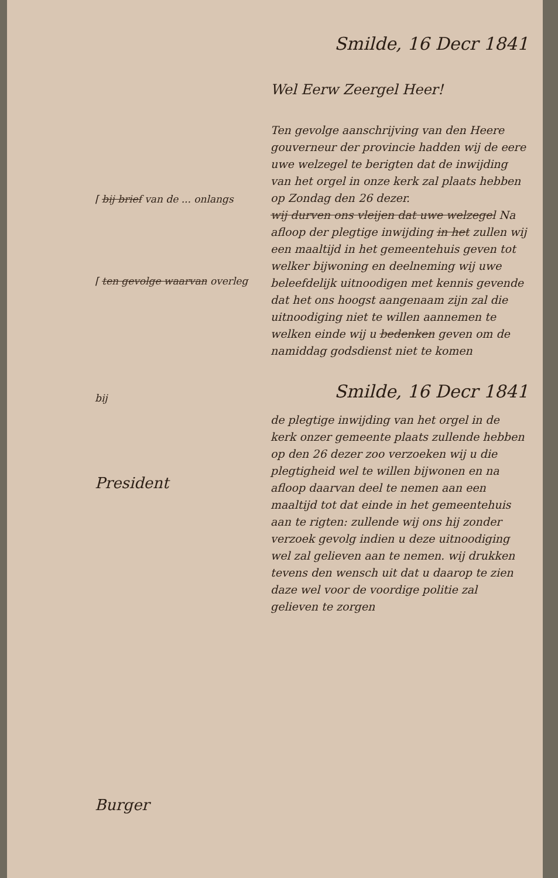⌈ bij brief van de ... onlangs
⌈ ten gevolge waarvan overleg
bij
President
Burger
Smilde, 16 Decr 1841
Wel Eerw Zeergel Heer!
Ten gevolge aanschrijving van den Heere gouverneur der provincie hadden wij de eere uwe welzegel te berigten dat de inwijding van het orgel in onze kerk zal plaats hebben op Zondag den 26 dezer.
wij durven ons vleijen dat uwe welzegel Na afloop der plegtige inwijding in het zullen wij een maaltijd in het gemeentehuis geven tot welker bijwoning en deelneming wij uwe beleefdelijk uitnoodigen met kennis gevende dat het ons hoogst aangenaam zijn zal die uitnoodiging niet te willen aannemen te welken einde wij u bedenken geven om de namiddag godsdienst niet te komen
Smilde, 16 Decr 1841
de plegtige inwijding van het orgel in de kerk onzer gemeente plaats zullende hebben op den 26 dezer zoo verzoeken wij u die plegtigheid wel te willen bijwonen en na afloop daarvan deel te nemen aan een maaltijd tot dat einde in het gemeentehuis aan te rigten: zullende wij ons hij zonder verzoek gevolg indien u deze uitnoodiging wel zal gelieven aan te nemen. wij drukken tevens den wensch uit dat u daarop te zien daze wel voor de voordige politie zal gelieven te zorgen